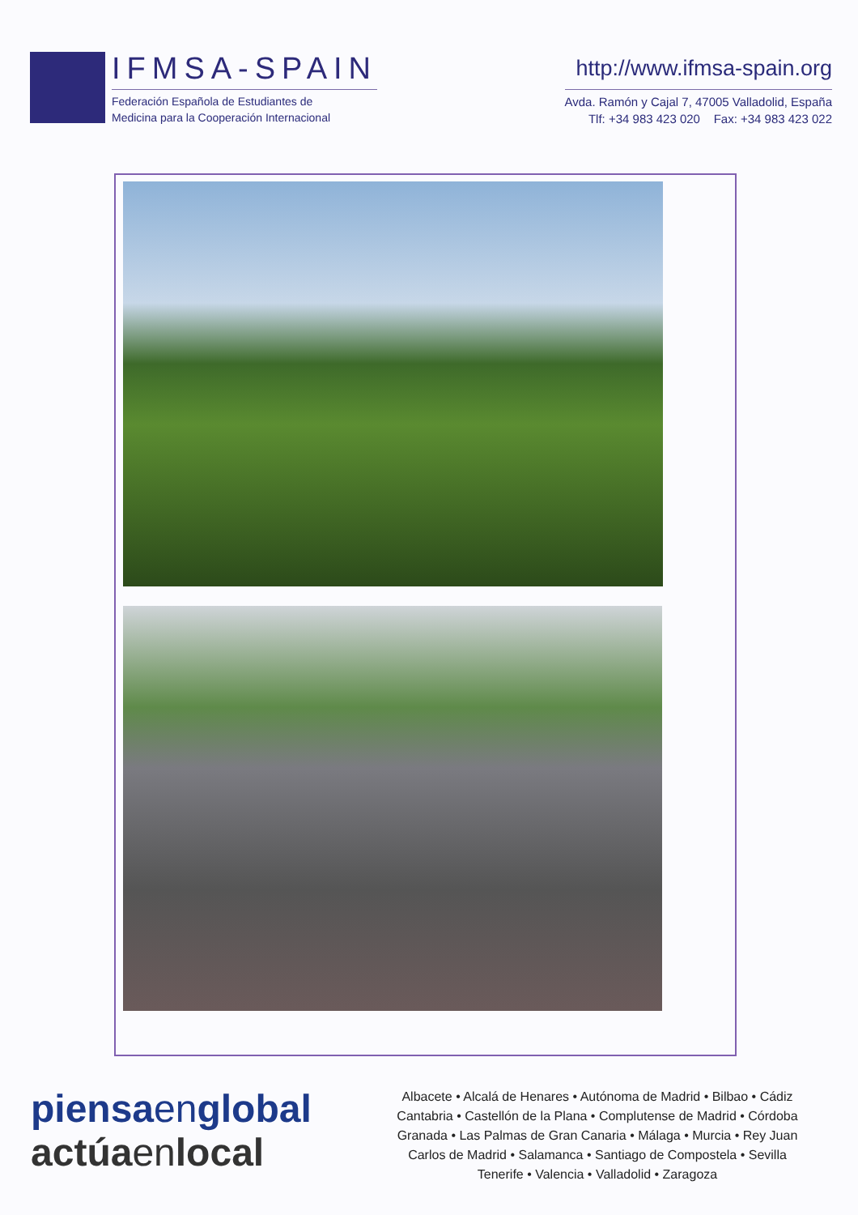IFMSA-SPAIN
Federación Española de Estudiantes de
Medicina para la Cooperación Internacional
http://www.ifmsa-spain.org
Avda. Ramón y Cajal 7, 47005 Valladolid, España
Tlf: +34 983 423 020 Fax: +34 983 423 022
piensaenglobal
actúaenlocal
Albacete • Alcalá de Henares • Autónoma de Madrid • Bilbao • Cádiz
Cantabria • Castellón de la Plana • Complutense de Madrid • Córdoba
Granada • Las Palmas de Gran Canaria • Málaga • Murcia • Rey Juan
Carlos de Madrid • Salamanca • Santiago de Compostela • Sevilla
Tenerife • Valencia • Valladolid • Zaragoza